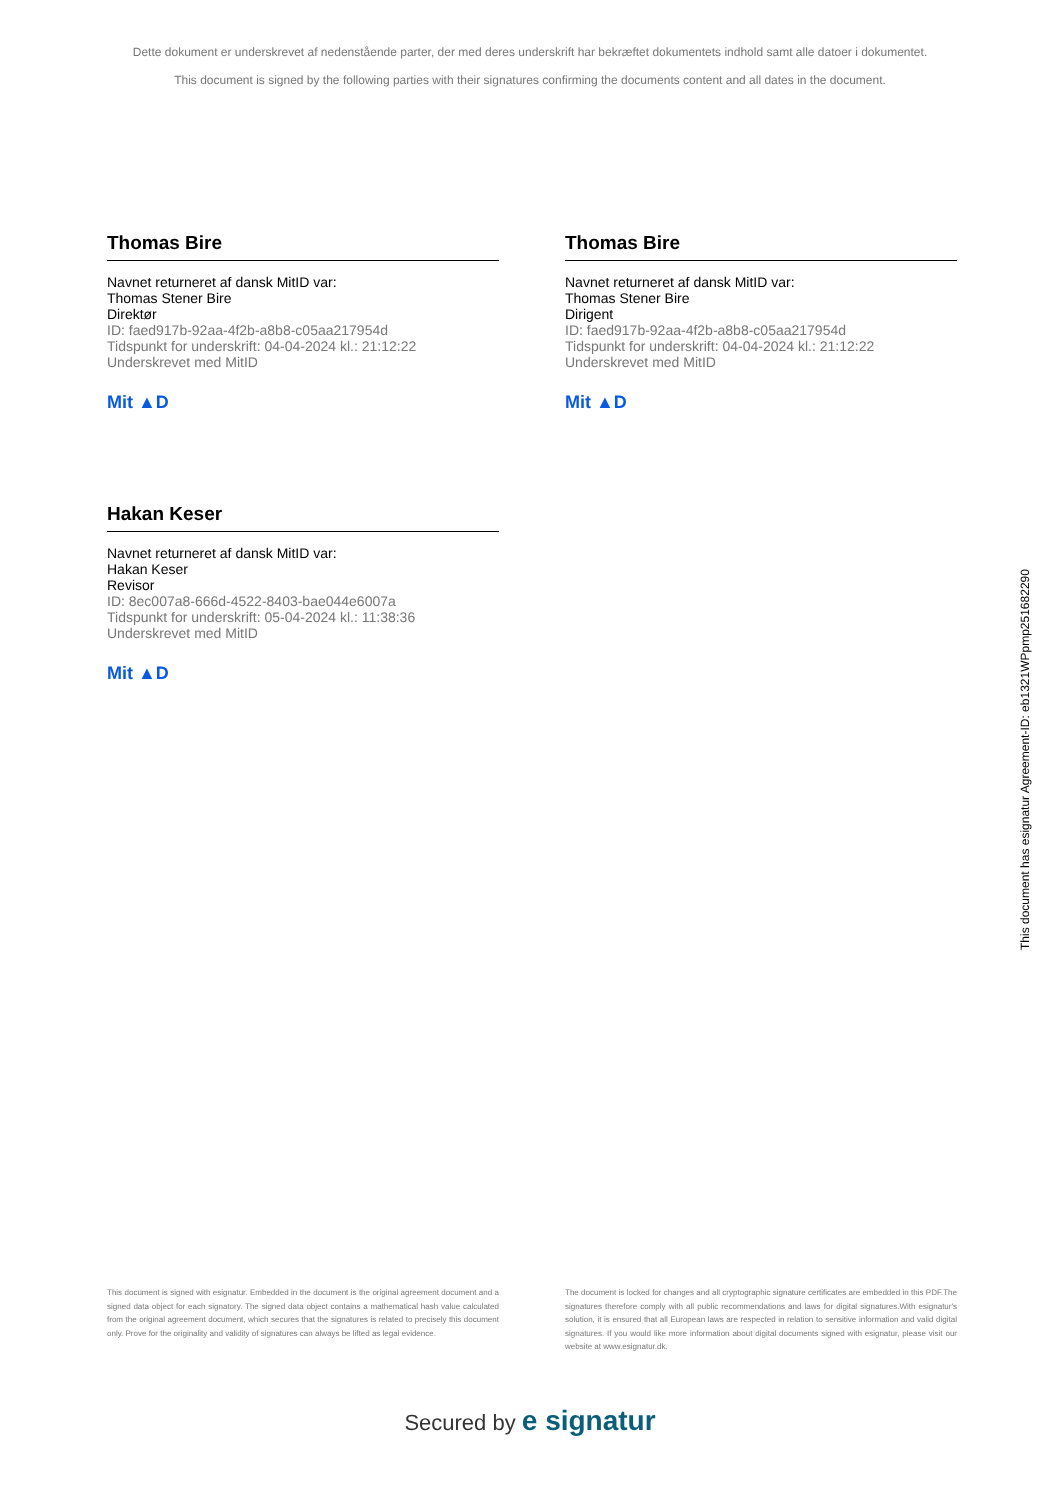Dette dokument er underskrevet af nedenstående parter, der med deres underskrift har bekræftet dokumentets indhold samt alle datoer i dokumentet.
This document is signed by the following parties with their signatures confirming the documents content and all dates in the document.
Thomas Bire
Navnet returneret af dansk MitID var:
Thomas Stener Bire
Direktør
ID: faed917b-92aa-4f2b-a8b8-c05aa217954d
Tidspunkt for underskrift: 04-04-2024 kl.: 21:12:22
Underskrevet med MitID
Mit ▲D
Thomas Bire
Navnet returneret af dansk MitID var:
Thomas Stener Bire
Dirigent
ID: faed917b-92aa-4f2b-a8b8-c05aa217954d
Tidspunkt for underskrift: 04-04-2024 kl.: 21:12:22
Underskrevet med MitID
Mit ▲D
Hakan Keser
Navnet returneret af dansk MitID var:
Hakan Keser
Revisor
ID: 8ec007a8-666d-4522-8403-bae044e6007a
Tidspunkt for underskrift: 05-04-2024 kl.: 11:38:36
Underskrevet med MitID
Mit ▲D
This document has esignatur Agreement-ID: eb1321WPpmp251682290
This document is signed with esignatur. Embedded in the document is the original agreement document and a signed data object for each signatory. The signed data object contains a mathematical hash value calculated from the original agreement document, which secures that the signatures is related to precisely this document only. Prove for the originality and validity of signatures can always be lifted as legal evidence.
The document is locked for changes and all cryptographic signature certificates are embedded in this PDF.The signatures therefore comply with all public recommendations and laws for digital signatures.With esignatur's solution, it is ensured that all European laws are respected in relation to sensitive information and valid digital signatures. If you would like more information about digital documents signed with esignatur, please visit our website at www.esignatur.dk.
Secured by e signatur